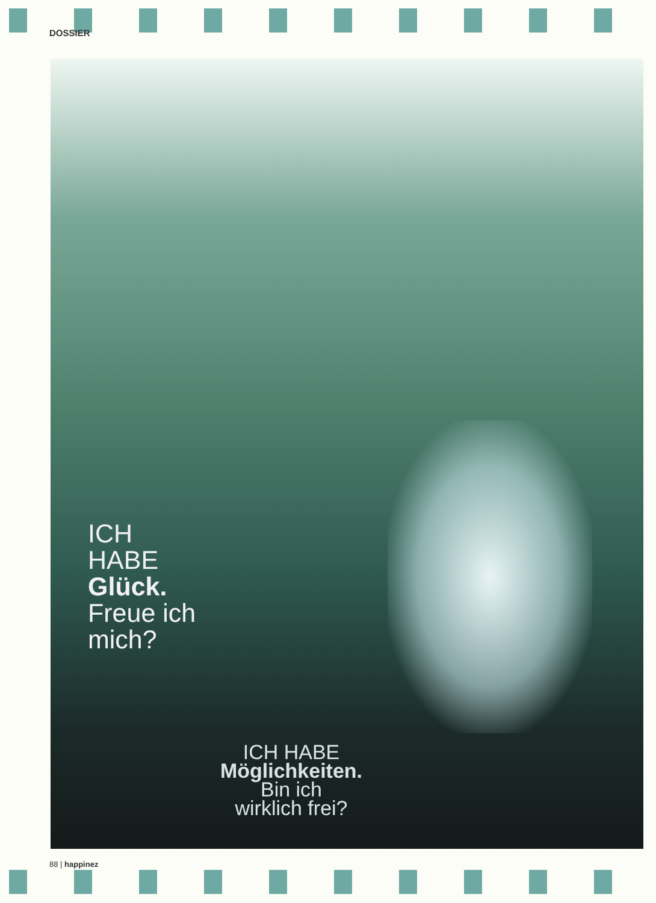DOSSIER
ICH
HABE
Glück.
Freue ich
mich?
ICH HABE
Möglichkeiten.
Bin ich
wirklich frei?
88 | happinez